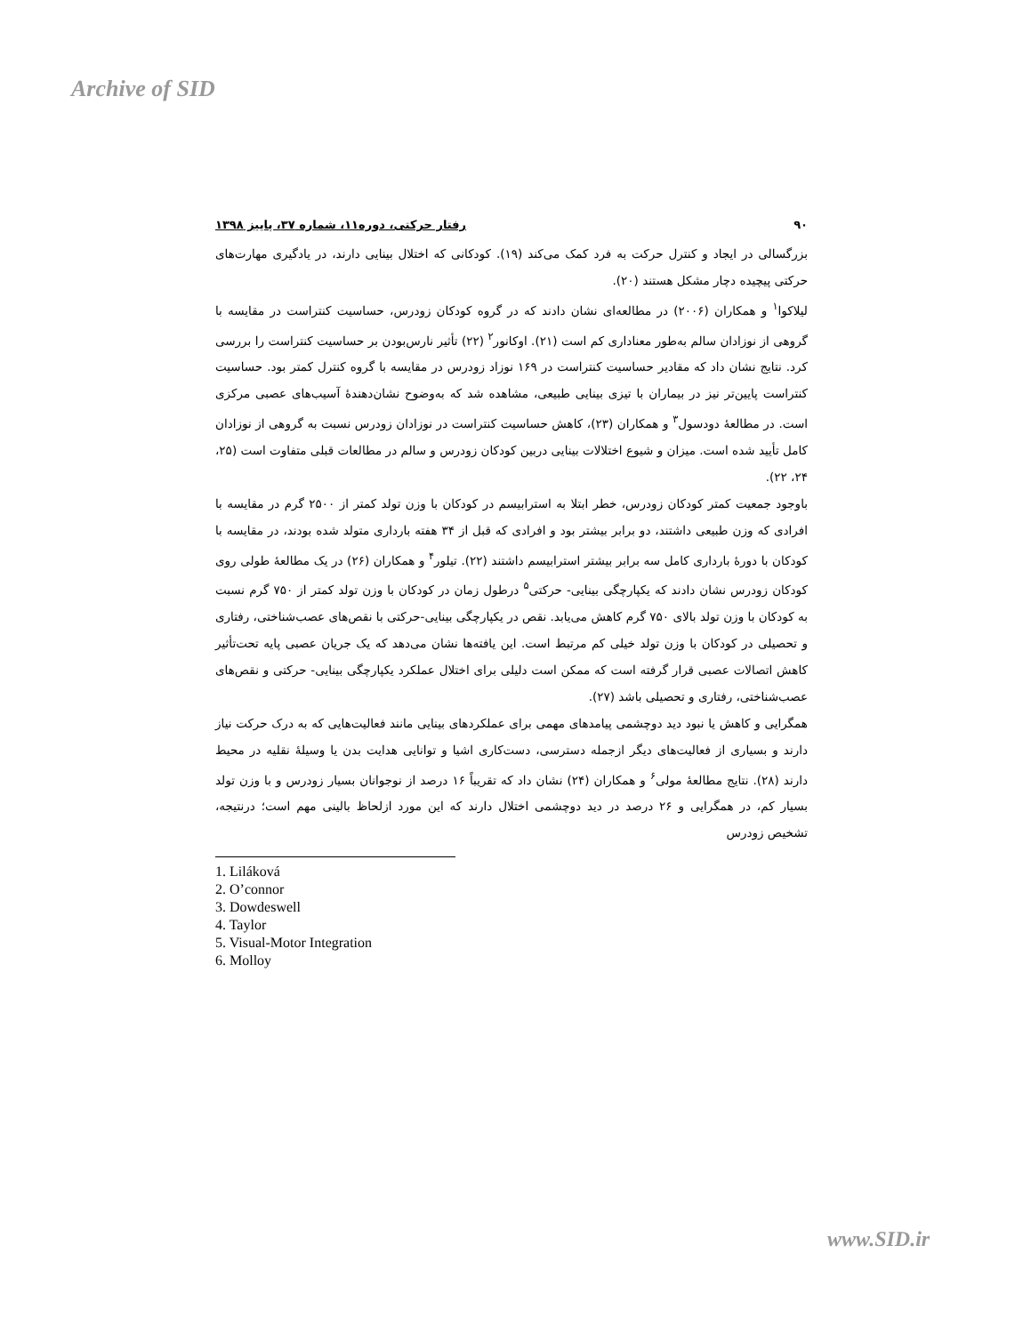Archive of SID
۹۰ رفتار حرکتی، دوره۱۱، شماره ۳۷، پاییز ۱۳۹۸
بزرگسالی در ایجاد و کنترل حرکت به فرد کمک می‌کند (۱۹). کودکانی که اختلال بینایی دارند، در یادگیری مهارت‌های حرکتی پیچیده دچار مشکل هستند (۲۰).
لیلاکوا<sup>۱</sup> و همکاران (۲۰۰۶) در مطالعه‌ای نشان دادند که در گروه کودکان زودرس، حساسیت کنتراست در مقایسه با گروهی از نوزادان سالم به‌طور معناداری کم است (۲۱). اوکانور<sup>۲</sup> (۲۲) تأثیر نارس‌بودن بر حساسیت کنتراست را بررسی کرد. نتایج نشان داد که مقادیر حساسیت کنتراست در ۱۶۹ نوزاد زودرس در مقایسه با گروه کنترل کمتر بود. حساسیت کنتراست پایین‌تر نیز در بیماران با تیزی بینایی طبیعی، مشاهده شد که به‌وضوح نشان‌دهندۀ آسیب‌های عصبی مرکزی است. در مطالعۀ دودسول<sup>۳</sup> و همکاران (۲۳)، کاهش حساسیت کنتراست در نوزادان زودرس نسبت به گروهی از نوزادان کامل تأیید شده است. میزان و شیوع اختلالات بینایی دربین کودکان زودرس و سالم در مطالعات قبلی متفاوت است (۲۵، ۲۴، ۲۲).
باوجود جمعیت کمتر کودکان زودرس، خطر ابتلا به استرابیسم در کودکان با وزن تولد کمتر از ۲۵۰۰ گرم در مقایسه با افرادی که وزن طبیعی داشتند، دو برابر بیشتر بود و افرادی که قبل از ۳۴ هفته بارداری متولد شده بودند، در مقایسه با کودکان با دورۀ بارداری کامل سه برابر بیشتر استرابیسم داشتند (۲۲). تیلور<sup>۴</sup> و همکاران (۲۶) در یک مطالعۀ طولی روی کودکان زودرس نشان دادند که یکپارچگی بینایی- حرکتی<sup>۵</sup> درطول زمان در کودکان با وزن تولد کمتر از ۷۵۰ گرم نسبت به کودکان با وزن تولد بالای ۷۵۰ گرم کاهش می‌یابد. نقص در یکپارچگی بینایی-حرکتی با نقص‌های عصب‌شناختی، رفتاری و تحصیلی در کودکان با وزن تولد خیلی کم مرتبط است. این یافته‌ها نشان می‌دهد که یک جریان عصبی پایه تحت‌تأثیر کاهش اتصالات عصبی قرار گرفته است که ممکن است دلیلی برای اختلال عملکرد یکپارچگی بینایی- حرکتی و نقص‌های عصب‌شناختی، رفتاری و تحصیلی باشد (۲۷).
همگرایی و کاهش یا نبود دید دوچشمی پیامدهای مهمی برای عملکردهای بینایی مانند فعالیت‌هایی که به درک حرکت نیاز دارند و بسیاری از فعالیت‌های دیگر ازجمله دسترسی، دست‌کاری اشیا و توانایی هدایت بدن یا وسیلۀ نقلیه در محیط دارند (۲۸). نتایج مطالعۀ مولی<sup>۶</sup> و همکاران (۲۴) نشان داد که تقریباً ۱۶ درصد از نوجوانان بسیار زودرس و با وزن تولد بسیار کم، در همگرایی و ۲۶ درصد در دید دوچشمی اختلال دارند که این مورد ازلحاظ بالینی مهم است؛ درنتیجه، تشخیص زودرس
1. Liláková
2. O’connor
3. Dowdeswell
4. Taylor
5. Visual-Motor Integration
6. Molloy
www.SID.ir